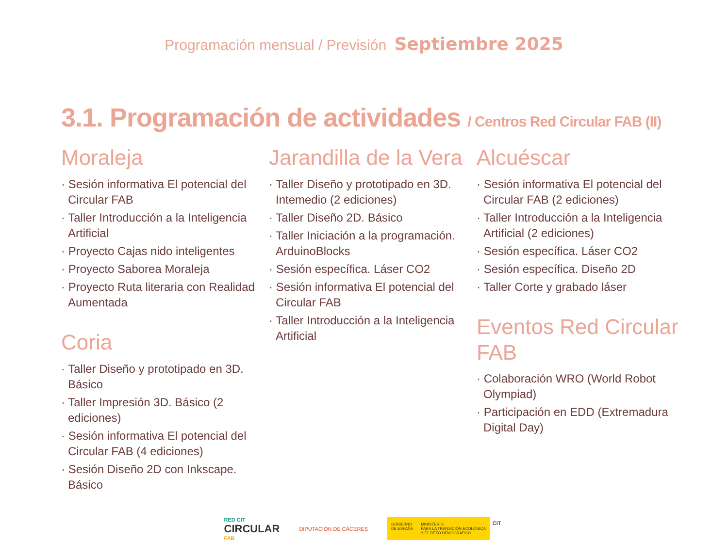Programación mensual / Previsión Septiembre 2025
3.1. Programación de actividades / Centros Red Circular FAB (II)
Moraleja
· Sesión informativa El potencial del Circular FAB
· Taller Introducción a la Inteligencia Artificial
· Proyecto Cajas nido inteligentes
· Proyecto Saborea Moraleja
· Proyecto Ruta literaria con Realidad Aumentada
Coria
· Taller Diseño y prototipado en 3D. Básico
· Taller Impresión 3D. Básico (2 ediciones)
· Sesión informativa El potencial del Circular FAB (4 ediciones)
· Sesión Diseño 2D con Inkscape. Básico
Jarandilla de la Vera
· Taller Diseño y prototipado en 3D. Intemedio (2 ediciones)
· Taller Diseño 2D. Básico
· Taller Iniciación a la programación. ArduinoBlocks
· Sesión específica. Láser CO2
· Sesión informativa El potencial del Circular FAB
· Taller Introducción a la Inteligencia Artificial
Alcuéscar
· Sesión informativa El potencial del Circular FAB (2 ediciones)
· Taller Introducción a la Inteligencia Artificial (2 ediciones)
· Sesión específica. Láser CO2
· Sesión específica. Diseño 2D
· Taller Corte y grabado láser
Eventos Red Circular FAB
· Colaboración WRO (World Robot Olympiad)
· Participación en EDD (Extremadura Digital Day)
RED CIT
CIRCULAR
FAB
DIPUTACIÓN DE CÁCERES
GOBIERNO
DE ESPAÑA
MINISTERIO
PARA LA TRANSICIÓN ECOLÓGICA
Y EL RETO DEMOGRÁFICO
CIT